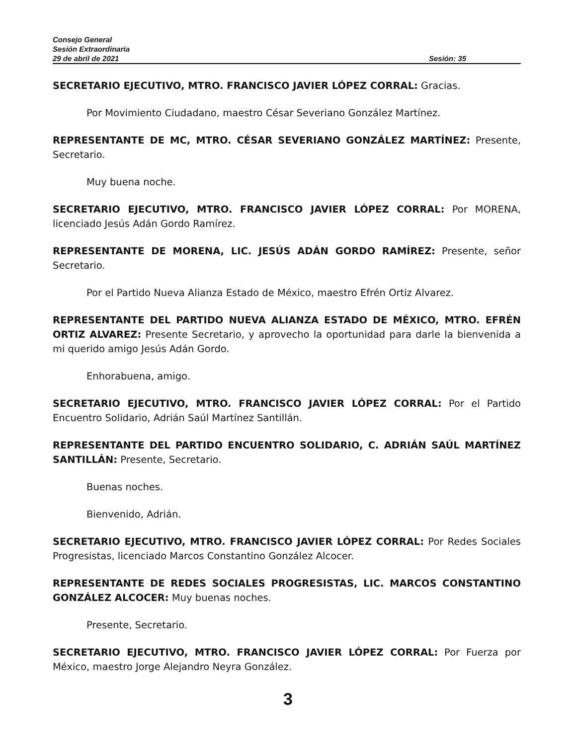Consejo General
Sesión Extraordinaria
29 de abril de 2021 Sesión: 35
SECRETARIO EJECUTIVO, MTRO. FRANCISCO JAVIER LÓPEZ CORRAL: Gracias.
Por Movimiento Ciudadano, maestro César Severiano González Martínez.
REPRESENTANTE DE MC, MTRO. CÉSAR SEVERIANO GONZÁLEZ MARTÍNEZ: Presente, Secretario.
Muy buena noche.
SECRETARIO EJECUTIVO, MTRO. FRANCISCO JAVIER LÓPEZ CORRAL: Por MORENA, licenciado Jesús Adán Gordo Ramírez.
REPRESENTANTE DE MORENA, LIC. JESÚS ADÁN GORDO RAMÍREZ: Presente, señor Secretario.
Por el Partido Nueva Alianza Estado de México, maestro Efrén Ortiz Alvarez.
REPRESENTANTE DEL PARTIDO NUEVA ALIANZA ESTADO DE MÉXICO, MTRO. EFRÉN ORTIZ ALVAREZ: Presente Secretario, y aprovecho la oportunidad para darle la bienvenida a mi querido amigo Jesús Adán Gordo.
Enhorabuena, amigo.
SECRETARIO EJECUTIVO, MTRO. FRANCISCO JAVIER LÓPEZ CORRAL: Por el Partido Encuentro Solidario, Adrián Saúl Martínez Santillán.
REPRESENTANTE DEL PARTIDO ENCUENTRO SOLIDARIO, C. ADRIÁN SAÚL MARTÍNEZ SANTILLÁN: Presente, Secretario.
Buenas noches.
Bienvenido, Adrián.
SECRETARIO EJECUTIVO, MTRO. FRANCISCO JAVIER LÓPEZ CORRAL: Por Redes Sociales Progresistas, licenciado Marcos Constantino González Alcocer.
REPRESENTANTE DE REDES SOCIALES PROGRESISTAS, LIC. MARCOS CONSTANTINO GONZÁLEZ ALCOCER: Muy buenas noches.
Presente, Secretario.
SECRETARIO EJECUTIVO, MTRO. FRANCISCO JAVIER LÓPEZ CORRAL: Por Fuerza por México, maestro Jorge Alejandro Neyra González.
3